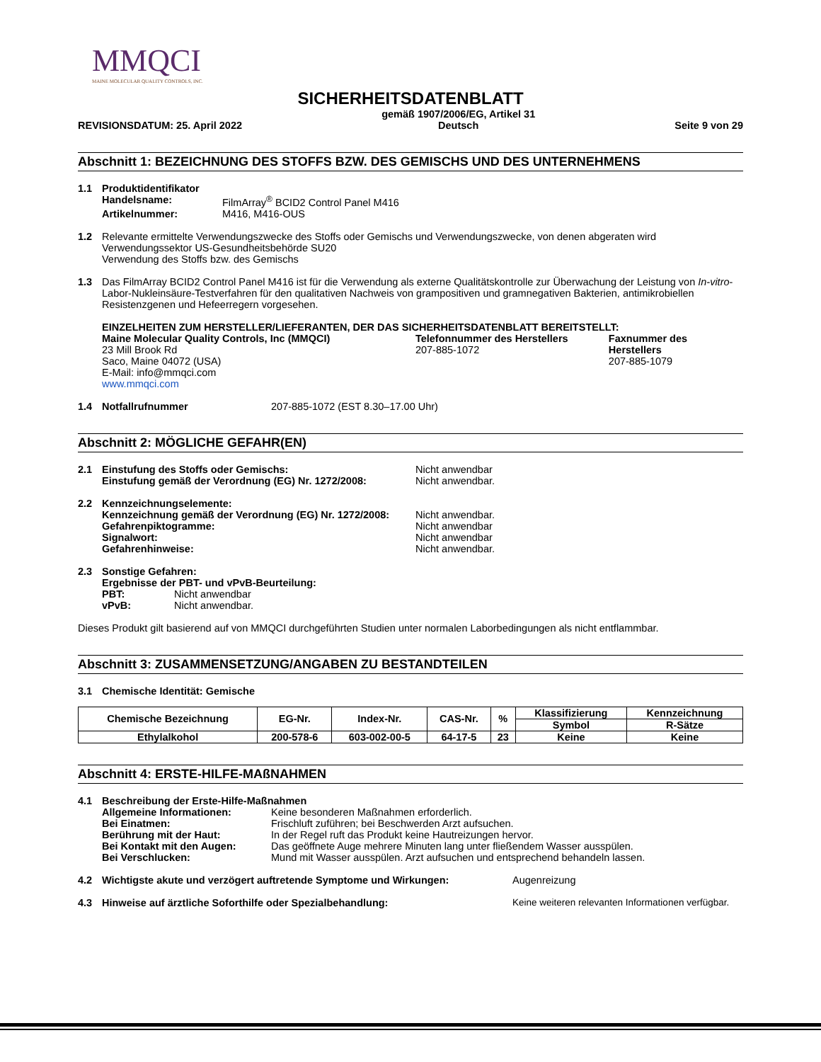MMQCI
MAINE MOLECULAR QUALITY CONTROLS, INC.
SICHERHEITSDATENBLATT
REVISIONSDATUM: 25. April 2022 gemäß 1907/2006/EG, Artikel 31
Deutsch Seite 9 von 29
Abschnitt 1: BEZEICHNUNG DES STOFFS BZW. DES GEMISCHS UND DES UNTERNEHMENS
1.1 Produktidentifikator
Handelsname: FilmArray<sup>®</sup> BCID2 Control Panel M416
Artikelnummer: M416, M416-OUS
1.2 Relevante ermittelte Verwendungszwecke des Stoffs oder Gemischs und Verwendungszwecke, von denen abgeraten wird
Verwendungssektor US-Gesundheitsbehörde SU20
Verwendung des Stoffs bzw. des Gemischs
1.3 Das FilmArray BCID2 Control Panel M416 ist für die Verwendung als externe Qualitätskontrolle zur Überwachung der Leistung von In-vitro-Labor-Nukleinsäure-Testverfahren für den qualitativen Nachweis von grampositiven und gramnegativen Bakterien, antimikrobiellen Resistenzgenen und Hefeerregern vorgesehen.
EINZELHEITEN ZUM HERSTELLER/LIEFERANTEN, DER DAS SICHERHEITSDATENBLATT BEREITSTELLT:
Maine Molecular Quality Controls, Inc (MMQCI)
23 Mill Brook Rd
Saco, Maine 04072 (USA)
E-Mail: info@mmqci.com
www.mmqci.com
Telefonnummer des Herstellers
207-885-1072
Faxnummer des Herstellers
207-885-1079
1.4 Notfallrufnummer 207-885-1072 (EST 8.30–17.00 Uhr)
Abschnitt 2: MÖGLICHE GEFAHR(EN)
2.1 Einstufung des Stoffs oder Gemischs:
Einstufung gemäß der Verordnung (EG) Nr. 1272/2008:
Nicht anwendbar
Nicht anwendbar.
2.2 Kennzeichnungselemente:
Kennzeichnung gemäß der Verordnung (EG) Nr. 1272/2008:
Gefahrenpiktogramme:
Signalwort:
Gefahrenhinweise:
Nicht anwendbar.
Nicht anwendbar
Nicht anwendbar
Nicht anwendbar.
2.3 Sonstige Gefahren:
Ergebnisse der PBT- und vPvB-Beurteilung:
PBT: Nicht anwendbar
vPvB: Nicht anwendbar.
Dieses Produkt gilt basierend auf von MMQCI durchgeführten Studien unter normalen Laborbedingungen als nicht entflammbar.
Abschnitt 3: ZUSAMMENSETZUNG/ANGABEN ZU BESTANDTEILEN
3.1 Chemische Identität: Gemische
| Chemische Bezeichnung | EG-Nr. | Index-Nr. | CAS-Nr. | % | Klassifizierung | Kennzeichnung |
| --- | --- | --- | --- | --- | --- | --- |
| | | | | | Symbol | R-Sätze |
| Ethylalkohol | 200-578-6 | 603-002-00-5 | 64-17-5 | 23 | Keine | Keine |
Abschnitt 4: ERSTE-HILFE-MAßNAHMEN
4.1 Beschreibung der Erste-Hilfe-Maßnahmen
Allgemeine Informationen: Keine besonderen Maßnahmen erforderlich.
Bei Einatmen: Frischluft zuführen; bei Beschwerden Arzt aufsuchen.
Berührung mit der Haut: In der Regel ruft das Produkt keine Hautreizungen hervor.
Bei Kontakt mit den Augen: Das geöffnete Auge mehrere Minuten lang unter fließendem Wasser ausspülen.
Bei Verschlucken: Mund mit Wasser ausspülen. Arzt aufsuchen und entsprechend behandeln lassen.
4.2 Wichtigste akute und verzögert auftretende Symptome und Wirkungen: Augenreizung
4.3 Hinweise auf ärztliche Soforthilfe oder Spezialbehandlung: Keine weiteren relevanten Informationen verfügbar.